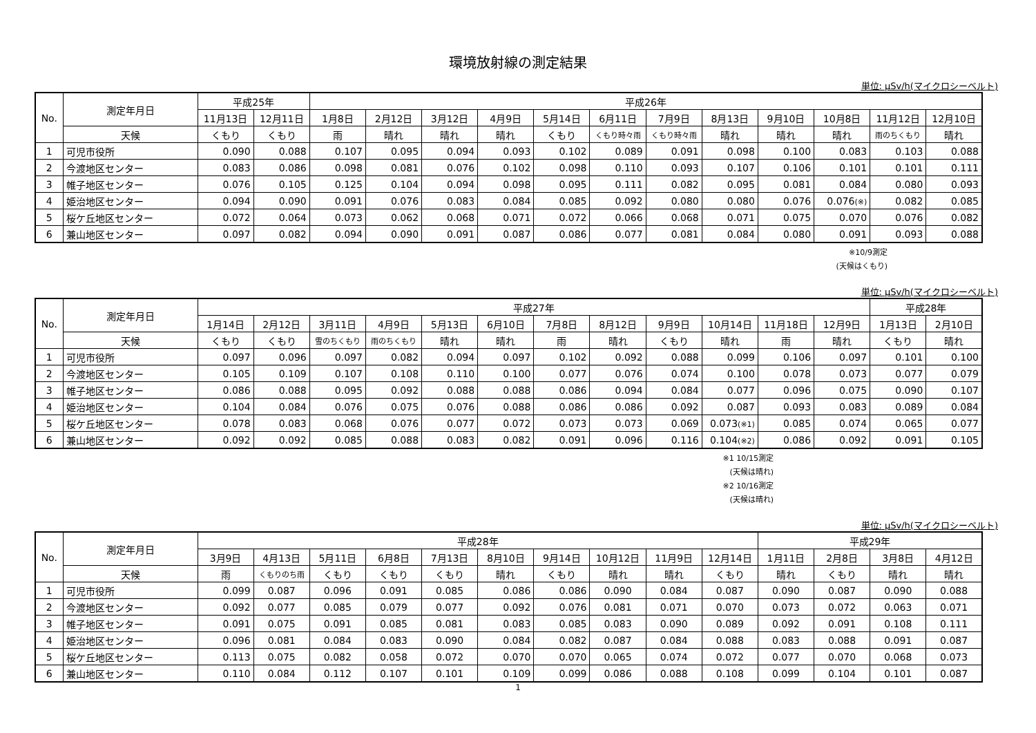環境放射線の測定結果
単位: μSv/h(マイクロシーベルト)
| No. | 測定年月日 | 平成25年 | | 平成26年 | | | | | | | | | | | |
| --- | --- | --- | --- | --- | --- | --- | --- | --- | --- | --- | --- | --- | --- | --- | --- |
| | | 11月13日 | 12月11日 | 1月8日 | 2月12日 | 3月12日 | 4月9日 | 5月14日 | 6月11日 | 7月9日 | 8月13日 | 9月10日 | 10月8日 | 11月12日 | 12月10日 |
| | 天候 | くもり | くもり | 雨 | 晴れ | 晴れ | 晴れ | くもり | くもり時々雨 | くもり時々雨 | 晴れ | 晴れ | 晴れ | 雨のちくもり | 晴れ |
| 1 | 可児市役所 | 0.090 | 0.088 | 0.107 | 0.095 | 0.094 | 0.093 | 0.102 | 0.089 | 0.091 | 0.098 | 0.100 | 0.083 | 0.103 | 0.088 |
| 2 | 今渡地区センター | 0.083 | 0.086 | 0.098 | 0.081 | 0.076 | 0.102 | 0.098 | 0.110 | 0.093 | 0.107 | 0.106 | 0.101 | 0.101 | 0.111 |
| 3 | 帷子地区センター | 0.076 | 0.105 | 0.125 | 0.104 | 0.094 | 0.098 | 0.095 | 0.111 | 0.082 | 0.095 | 0.081 | 0.084 | 0.080 | 0.093 |
| 4 | 姫治地区センター | 0.094 | 0.090 | 0.091 | 0.076 | 0.083 | 0.084 | 0.085 | 0.092 | 0.080 | 0.080 | 0.076 | 0.076 (※) | 0.082 | 0.085 |
| 5 | 桜ケ丘地区センター | 0.072 | 0.064 | 0.073 | 0.062 | 0.068 | 0.071 | 0.072 | 0.066 | 0.068 | 0.071 | 0.075 | 0.070 | 0.076 | 0.082 |
| 6 | 兼山地区センター | 0.097 | 0.082 | 0.094 | 0.090 | 0.091 | 0.087 | 0.086 | 0.077 | 0.081 | 0.084 | 0.080 | 0.091 | 0.093 | 0.088 |
※10/9測定
(天候はくもり)
単位: μSv/h(マイクロシーベルト)
| No. | 測定年月日 | 平成27年 | | | | | | | | | | | | 平成28年 | |
| --- | --- | --- | --- | --- | --- | --- | --- | --- | --- | --- | --- | --- | --- | --- | --- |
| | | 1月14日 | 2月12日 | 3月11日 | 4月9日 | 5月13日 | 6月10日 | 7月8日 | 8月12日 | 9月9日 | 10月14日 | 11月18日 | 12月9日 | 1月13日 | 2月10日 |
| | 天候 | くもり | くもり | 雪のちくもり | 雨のちくもり | 晴れ | 晴れ | 雨 | 晴れ | くもり | 晴れ | 雨 | 晴れ | くもり | 晴れ |
| 1 | 可児市役所 | 0.097 | 0.096 | 0.097 | 0.082 | 0.094 | 0.097 | 0.102 | 0.092 | 0.088 | 0.099 | 0.106 | 0.097 | 0.101 | 0.100 |
| 2 | 今渡地区センター | 0.105 | 0.109 | 0.107 | 0.108 | 0.110 | 0.100 | 0.077 | 0.076 | 0.074 | 0.100 | 0.078 | 0.073 | 0.077 | 0.079 |
| 3 | 帷子地区センター | 0.086 | 0.088 | 0.095 | 0.092 | 0.088 | 0.088 | 0.086 | 0.094 | 0.084 | 0.077 | 0.096 | 0.075 | 0.090 | 0.107 |
| 4 | 姫治地区センター | 0.104 | 0.084 | 0.076 | 0.075 | 0.076 | 0.088 | 0.086 | 0.086 | 0.092 | 0.087 | 0.093 | 0.083 | 0.089 | 0.084 |
| 5 | 桜ケ丘地区センター | 0.078 | 0.083 | 0.068 | 0.076 | 0.077 | 0.072 | 0.073 | 0.073 | 0.069 | 0.073 (※1) | 0.085 | 0.074 | 0.065 | 0.077 |
| 6 | 兼山地区センター | 0.092 | 0.092 | 0.085 | 0.088 | 0.083 | 0.082 | 0.091 | 0.096 | 0.116 | 0.104 (※2) | 0.086 | 0.092 | 0.091 | 0.105 |
※1 10/15測定
(天候は晴れ)
※2 10/16測定
(天候は晴れ)
単位: μSv/h(マイクロシーベルト)
| No. | 測定年月日 | 平成28年 | | | | | | | | | | 平成29年 | | | |
| --- | --- | --- | --- | --- | --- | --- | --- | --- | --- | --- | --- | --- | --- | --- | --- |
| | | 3月9日 | 4月13日 | 5月11日 | 6月8日 | 7月13日 | 8月10日 | 9月14日 | 10月12日 | 11月9日 | 12月14日 | 1月11日 | 2月8日 | 3月8日 | 4月12日 |
| | 天候 | 雨 | くもりのち雨 | くもり | くもり | くもり | 晴れ | くもり | 晴れ | 晴れ | くもり | 晴れ | くもり | 晴れ | 晴れ |
| 1 | 可児市役所 | 0.099 | 0.087 | 0.096 | 0.091 | 0.085 | 0.086 | 0.086 | 0.090 | 0.084 | 0.087 | 0.090 | 0.087 | 0.090 | 0.088 |
| 2 | 今渡地区センター | 0.092 | 0.077 | 0.085 | 0.079 | 0.077 | 0.092 | 0.076 | 0.081 | 0.071 | 0.070 | 0.073 | 0.072 | 0.063 | 0.071 |
| 3 | 帷子地区センター | 0.091 | 0.075 | 0.091 | 0.085 | 0.081 | 0.083 | 0.085 | 0.083 | 0.090 | 0.089 | 0.092 | 0.091 | 0.108 | 0.111 |
| 4 | 姫治地区センター | 0.096 | 0.081 | 0.084 | 0.083 | 0.090 | 0.084 | 0.082 | 0.087 | 0.084 | 0.088 | 0.083 | 0.088 | 0.091 | 0.087 |
| 5 | 桜ケ丘地区センター | 0.113 | 0.075 | 0.082 | 0.058 | 0.072 | 0.070 | 0.070 | 0.065 | 0.074 | 0.072 | 0.077 | 0.070 | 0.068 | 0.073 |
| 6 | 兼山地区センター | 0.110 | 0.084 | 0.112 | 0.107 | 0.101 | 0.109 | 0.099 | 0.086 | 0.088 | 0.108 | 0.099 | 0.104 | 0.101 | 0.087 |
1